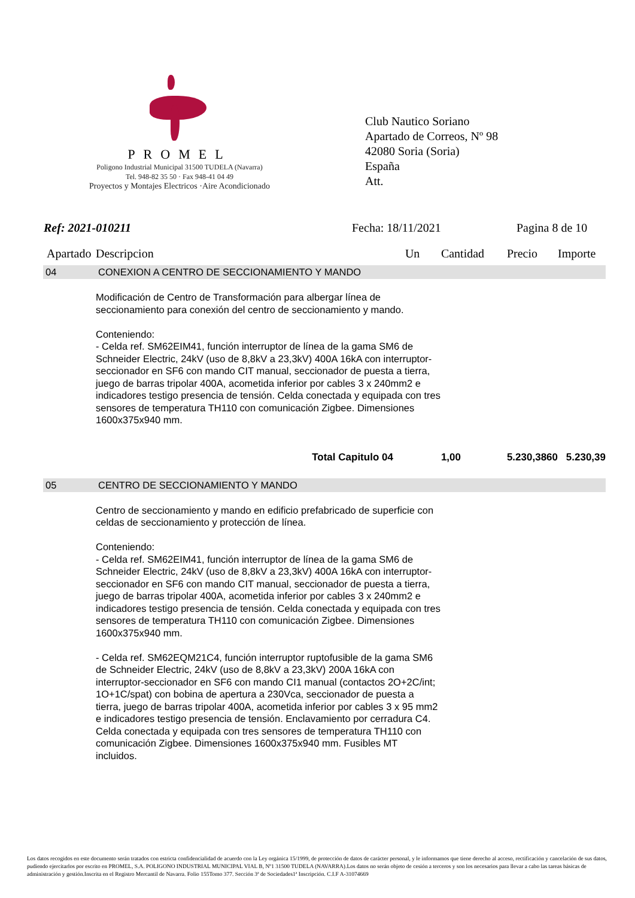PROMEL
Poligono Industrial Municipal 31500 TUDELA (Navarra)
Tel. 948-82 35 50 · Fax 948-41 04 49
Proyectos y Montajes Electricos ·Aire Acondicionado
Club Nautico Soriano
Apartado de Correos, Nº 98
42080 Soria (Soria)
España
Att.
Ref: 2021-010211 Fecha: 18/11/2021 Pagina 8 de 10
| Apartado | Descripcion | Un | Cantidad | Precio | Importe |
| --- | --- | --- | --- | --- | --- |
| 04 | CONEXION A CENTRO DE SECCIONAMIENTO Y MANDO | | | | |
| | Modificación de Centro de Transformación para albergar línea de seccionamiento para conexión del centro de seccionamiento y mando. Conteniendo: - Celda ref. SM62EIM41, función interruptor de línea de la gama SM6 de Schneider Electric, 24kV (uso de 8,8kV a 23,3kV) 400A 16kA con interruptor-seccionador en SF6 con mando CIT manual, seccionador de puesta a tierra, juego de barras tripolar 400A, acometida inferior por cables 3 x 240mm2 e indicadores testigo presencia de tensión. Celda conectada y equipada con tres sensores de temperatura TH110 con comunicación Zigbee. Dimensiones 1600x375x940 mm. | | | | |
| | Total Capitulo 04 | | 1,00 | 5.230,3860 | 5.230,39 |
| 05 | CENTRO DE SECCIONAMIENTO Y MANDO | | | | |
| | Centro de seccionamiento y mando en edificio prefabricado de superficie con celdas de seccionamiento y protección de línea. Conteniendo: - Celda ref. SM62EIM41, función interruptor de línea de la gama SM6 de Schneider Electric, 24kV (uso de 8,8kV a 23,3kV) 400A 16kA con interruptor-seccionador en SF6 con mando CIT manual, seccionador de puesta a tierra, juego de barras tripolar 400A, acometida inferior por cables 3 x 240mm2 e indicadores testigo presencia de tensión. Celda conectada y equipada con tres sensores de temperatura TH110 con comunicación Zigbee. Dimensiones 1600x375x940 mm. - Celda ref. SM62EQM21C4, función interruptor ruptofusible de la gama SM6 de Schneider Electric, 24kV (uso de 8,8kV a 23,3kV) 200A 16kA con interruptor-seccionador en SF6 con mando CI1 manual (contactos 2O+2C/int; 1O+1C/spat) con bobina de apertura a 230Vca, seccionador de puesta a tierra, juego de barras tripolar 400A, acometida inferior por cables 3 x 95 mm2 e indicadores testigo presencia de tensión. Enclavamiento por cerradura C4. Celda conectada y equipada con tres sensores de temperatura TH110 con comunicación Zigbee. Dimensiones 1600x375x940 mm. Fusibles MT incluidos. | | | | |
Los datos recogidos en este documento serán tratados con estricta confidencialidad de acuerdo con la Ley orgánica 15/1999, de protección de datos de carácter personal, y le informamos que tiene derecho al acceso, rectificación y cancelación de sus datos, pudiendo ejercitarlos por escrito en PROMEL, S.A. POLIGONO INDUSTRIAL MUNICIPAL VIAL B, Nº1 31500 TUDELA (NAVARRA).Los datos no serán objeto de cesión a terceros y son los necesarios para llevar a cabo las tareas básicas de administración y gestión.Inscrita en el Registro Mercantil de Navarra. Folio 155Tomo 377. Sección 3ª de Sociedades1ª Inscripción. C.I.F A-31074669